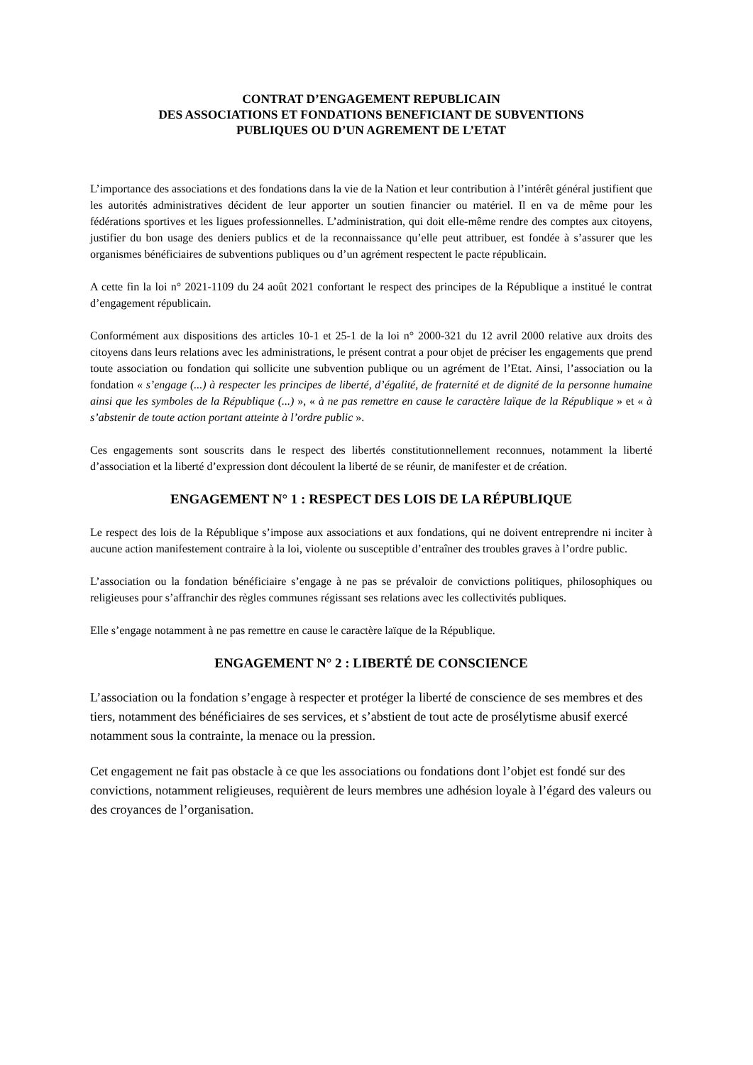CONTRAT D’ENGAGEMENT REPUBLICAIN
DES ASSOCIATIONS ET FONDATIONS BENEFICIANT DE SUBVENTIONS
PUBLIQUES OU D’UN AGREMENT DE L’ETAT
L’importance des associations et des fondations dans la vie de la Nation et leur contribution à l’intérêt général justifient que les autorités administratives décident de leur apporter un soutien financier ou matériel. Il en va de même pour les fédérations sportives et les ligues professionnelles. L’administration, qui doit elle-même rendre des comptes aux citoyens, justifier du bon usage des deniers publics et de la reconnaissance qu’elle peut attribuer, est fondée à s’assurer que les organismes bénéficiaires de subventions publiques ou d’un agrément respectent le pacte républicain.
A cette fin la loi n° 2021-1109 du 24 août 2021 confortant le respect des principes de la République a institué le contrat d’engagement républicain.
Conformément aux dispositions des articles 10-1 et 25-1 de la loi n° 2000-321 du 12 avril 2000 relative aux droits des citoyens dans leurs relations avec les administrations, le présent contrat a pour objet de préciser les engagements que prend toute association ou fondation qui sollicite une subvention publique ou un agrément de l’Etat. Ainsi, l’association ou la fondation « s’engage (...) à respecter les principes de liberté, d’égalité, de fraternité et de dignité de la personne humaine ainsi que les symboles de la République (...) », « à ne pas remettre en cause le caractère laïque de la République » et « à s’abstenir de toute action portant atteinte à l’ordre public ».
Ces engagements sont souscrits dans le respect des libertés constitutionnellement reconnues, notamment la liberté d’association et la liberté d’expression dont découlent la liberté de se réunir, de manifester et de création.
ENGAGEMENT N° 1 : RESPECT DES LOIS DE LA RÉPUBLIQUE
Le respect des lois de la République s’impose aux associations et aux fondations, qui ne doivent entreprendre ni inciter à aucune action manifestement contraire à la loi, violente ou susceptible d’entraîner des troubles graves à l’ordre public.
L’association ou la fondation bénéficiaire s’engage à ne pas se prévaloir de convictions politiques, philosophiques ou religieuses pour s’affranchir des règles communes régissant ses relations avec les collectivités publiques.
Elle s’engage notamment à ne pas remettre en cause le caractère laïque de la République.
ENGAGEMENT N° 2 : LIBERTÉ DE CONSCIENCE
L’association ou la fondation s’engage à respecter et protéger la liberté de conscience de ses membres et des tiers, notamment des bénéficiaires de ses services, et s’abstient de tout acte de prosélytisme abusif exercé notamment sous la contrainte, la menace ou la pression.
Cet engagement ne fait pas obstacle à ce que les associations ou fondations dont l’objet est fondé sur des convictions, notamment religieuses, requièrent de leurs membres une adhésion loyale à l’égard des valeurs ou des croyances de l’organisation.